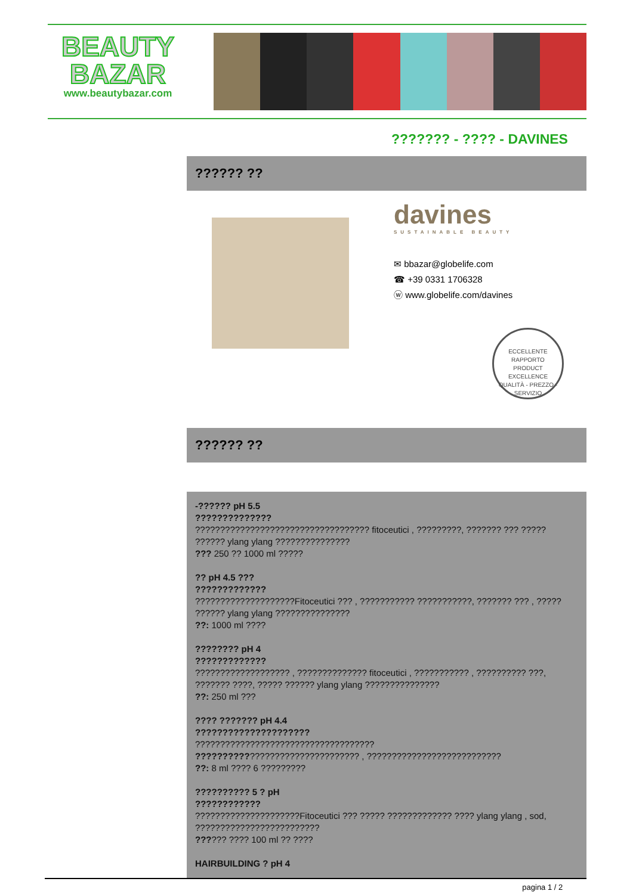BEAUTY
BAZAR
www.beautybazar.com
??????? - ???? - DAVINES
?????? ??
davines
SUSTAINABLE BEAUTY
✉ bbazar@globelife.com
☎ +39 0331 1706328
ⓦ www.globelife.com/davines
ECCELLENTE RAPPORTO
PRODUCT EXCELLENCE
QUALITÀ - PREZZO - SERVIZIO
?????? ??
-?????? pH 5.5
??????????????
??????????????????????????????????? fitoceutici , ?????????, ??????? ??? ?????
?????? ylang ylang ???????????????
??? 250 ?? 1000 ml ?????
?? pH 4.5 ???
?????????????
????????????????????Fitoceutici ??? , ??????????? ???????????, ??????? ??? , ?????
?????? ylang ylang ???????????????
??: 1000 ml ????
???????? pH 4
?????????????
??????????????????? , ?????????????? fitoceutici , ??????????? , ?????????? ???,
??????? ????, ????? ?????? ylang ylang ???????????????
??: 250 ml ???
???? ??????? pH 4.4
?????????????????????
????????????????????????????????????
???????????????????????????????? , ???????????????????????????
??: 8 ml ???? 6 ?????????
?????????? 5 ? pH
????????????
?????????????????????Fitoceutici ??? ????? ????????????? ???? ylang ylang , sod,
?????????????????????????
?????? ???? 100 ml ?? ????
HAIRBUILDING ? pH 4
pagina 1 / 2